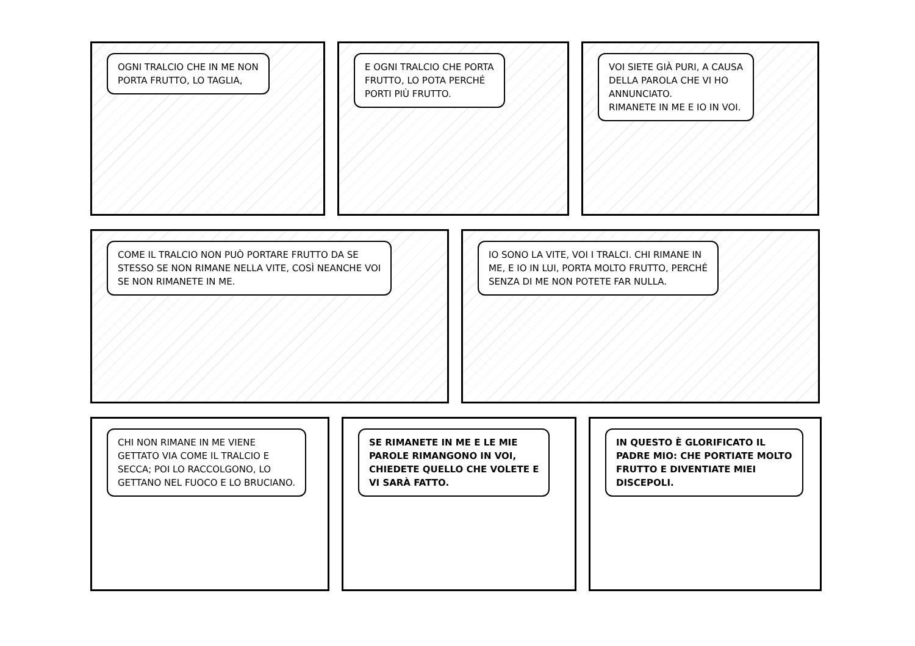OGNI TRALCIO CHE IN ME NON
PORTA FRUTTO, LO TAGLIA,
E OGNI TRALCIO CHE PORTA
FRUTTO, LO POTA PERCHÉ
PORTI PIÙ FRUTTO.
VOI SIETE GIÀ PURI, A CAUSA
DELLA PAROLA CHE VI HO
ANNUNCIATO.
RIMANETE IN ME E IO IN VOI.
COME IL TRALCIO NON PUÒ PORTARE FRUTTO DA SE
STESSO SE NON RIMANE NELLA VITE, COSÌ NEANCHE VOI
SE NON RIMANETE IN ME.
IO SONO LA VITE, VOI I TRALCI. CHI RIMANE IN
ME, E IO IN LUI, PORTA MOLTO FRUTTO, PERCHÉ
SENZA DI ME NON POTETE FAR NULLA.
CHI NON RIMANE IN ME VIENE
GETTATO VIA COME IL TRALCIO E
SECCA; POI LO RACCOLGONO, LO
GETTANO NEL FUOCO E LO BRUCIANO.
SE RIMANETE IN ME E LE MIE
PAROLE RIMANGONO IN VOI,
CHIEDETE QUELLO CHE VOLETE E
VI SARÀ FATTO.
IN QUESTO È GLORIFICATO IL
PADRE MIO: CHE PORTIATE MOLTO
FRUTTO E DIVENTIATE MIEI
DISCEPOLI.